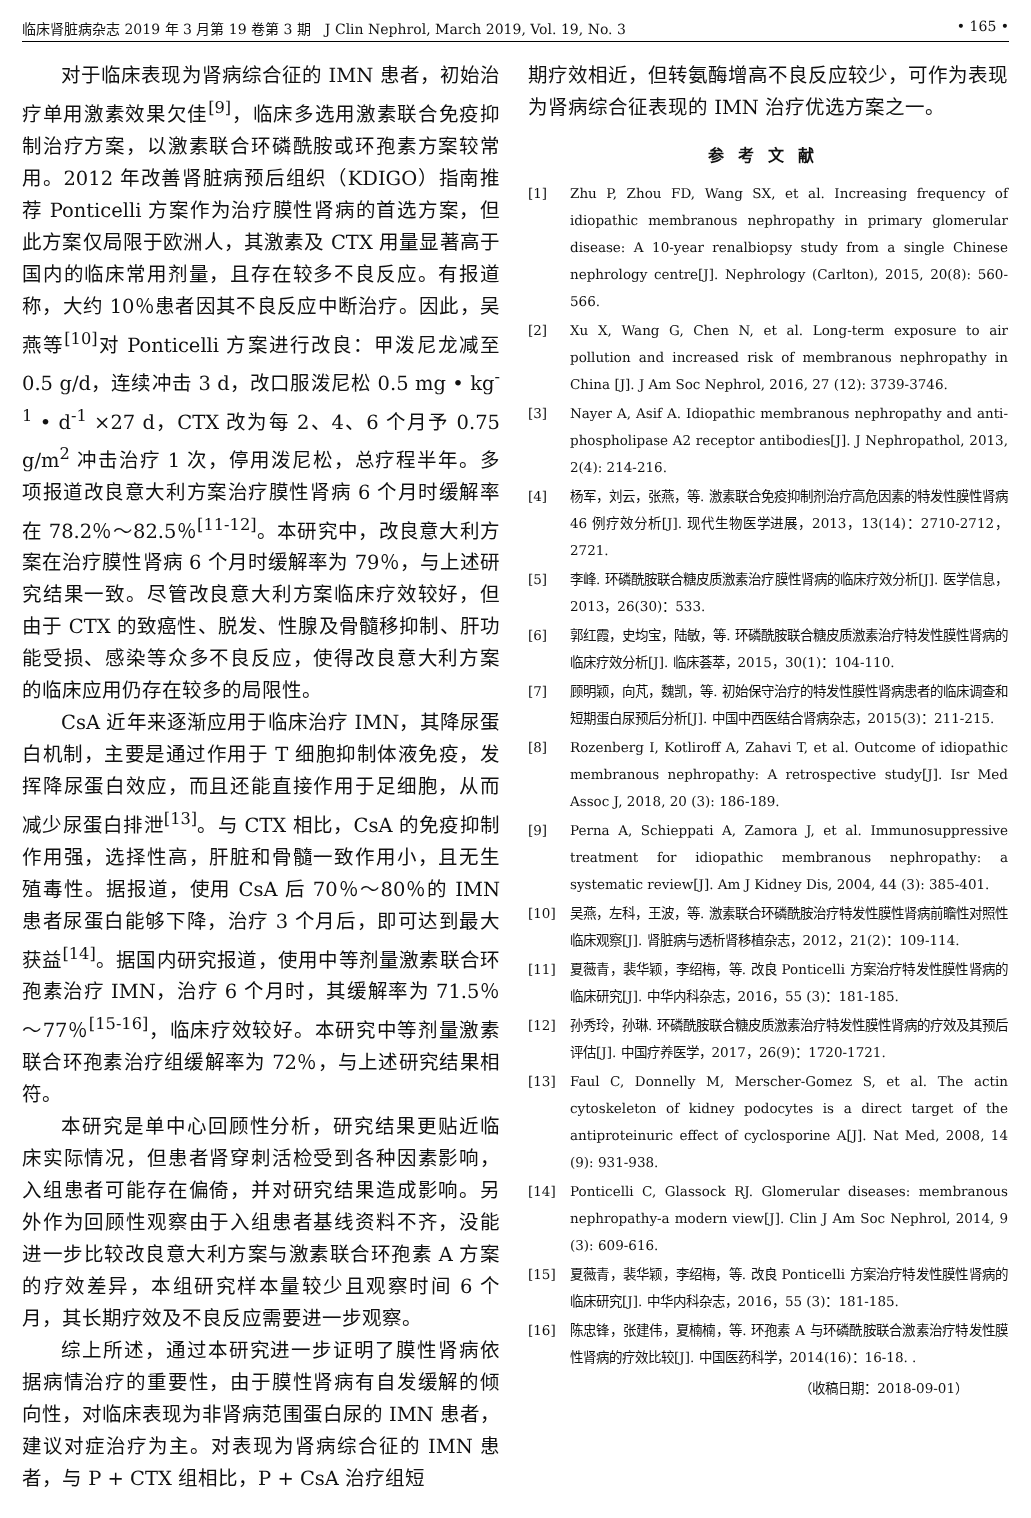临床肾脏病杂志 2019 年 3 月第 19 卷第 3 期　J Clin Nephrol, March 2019, Vol. 19, No. 3 • 165 •
对于临床表现为肾病综合征的 IMN 患者，初始治疗单用激素效果欠佳<sup>[9]</sup>，临床多选用激素联合免疫抑制治疗方案，以激素联合环磷酰胺或环孢素方案较常用。2012 年改善肾脏病预后组织（KDIGO）指南推荐 Ponticelli 方案作为治疗膜性肾病的首选方案，但此方案仅局限于欧洲人，其激素及 CTX 用量显著高于国内的临床常用剂量，且存在较多不良反应。有报道称，大约 10％患者因其不良反应中断治疗。因此，吴燕等<sup>[10]</sup>对 Ponticelli 方案进行改良：甲泼尼龙减至 0.5 g/d，连续冲击 3 d，改口服泼尼松 0.5 mg • kg<sup>-1</sup> • d<sup>-1</sup> ×27 d，CTX 改为每 2、4、6 个月予 0.75 g/m<sup>2</sup> 冲击治疗 1 次，停用泼尼松，总疗程半年。多项报道改良意大利方案治疗膜性肾病 6 个月时缓解率在 78.2％～82.5％<sup>[11-12]</sup>。本研究中，改良意大利方案在治疗膜性肾病 6 个月时缓解率为 79％，与上述研究结果一致。尽管改良意大利方案临床疗效较好，但由于 CTX 的致癌性、脱发、性腺及骨髓移抑制、肝功能受损、感染等众多不良反应，使得改良意大利方案的临床应用仍存在较多的局限性。
CsA 近年来逐渐应用于临床治疗 IMN，其降尿蛋白机制，主要是通过作用于 T 细胞抑制体液免疫，发挥降尿蛋白效应，而且还能直接作用于足细胞，从而减少尿蛋白排泄<sup>[13]</sup>。与 CTX 相比，CsA 的免疫抑制作用强，选择性高，肝脏和骨髓一致作用小，且无生殖毒性。据报道，使用 CsA 后 70％～80％的 IMN 患者尿蛋白能够下降，治疗 3 个月后，即可达到最大获益<sup>[14]</sup>。据国内研究报道，使用中等剂量激素联合环孢素治疗 IMN，治疗 6 个月时，其缓解率为 71.5％～77％<sup>[15-16]</sup>，临床疗效较好。本研究中等剂量激素联合环孢素治疗组缓解率为 72％，与上述研究结果相符。
本研究是单中心回顾性分析，研究结果更贴近临床实际情况，但患者肾穿刺活检受到各种因素影响，入组患者可能存在偏倚，并对研究结果造成影响。另外作为回顾性观察由于入组患者基线资料不齐，没能进一步比较改良意大利方案与激素联合环孢素 A 方案的疗效差异，本组研究样本量较少且观察时间 6 个月，其长期疗效及不良反应需要进一步观察。
综上所述，通过本研究进一步证明了膜性肾病依据病情治疗的重要性，由于膜性肾病有自发缓解的倾向性，对临床表现为非肾病范围蛋白尿的 IMN 患者，建议对症治疗为主。对表现为肾病综合征的 IMN 患者，与 P + CTX 组相比，P + CsA 治疗组短
期疗效相近，但转氨酶增高不良反应较少，可作为表现为肾病综合征表现的 IMN 治疗优选方案之一。
参考文献
[1] Zhu P, Zhou FD, Wang SX, et al. Increasing frequency of idiopathic membranous nephropathy in primary glomerular disease: A 10-year renalbiopsy study from a single Chinese nephrology centre[J]. Nephrology (Carlton), 2015, 20(8): 560-566.
[2] Xu X, Wang G, Chen N, et al. Long-term exposure to air pollution and increased risk of membranous nephropathy in China [J]. J Am Soc Nephrol, 2016, 27 (12): 3739-3746.
[3] Nayer A, Asif A. Idiopathic membranous nephropathy and anti-phospholipase A2 receptor antibodies[J]. J Nephropathol, 2013, 2(4): 214-216.
[4] 杨军，刘云，张燕，等. 激素联合免疫抑制剂治疗高危因素的特发性膜性肾病 46 例疗效分析[J]. 现代生物医学进展，2013，13(14)：2710-2712，2721.
[5] 李峰. 环磷酰胺联合糖皮质激素治疗膜性肾病的临床疗效分析[J]. 医学信息，2013，26(30)：533.
[6] 郭红霞，史均宝，陆敏，等. 环磷酰胺联合糖皮质激素治疗特发性膜性肾病的临床疗效分析[J]. 临床荟萃，2015，30(1)：104-110.
[7] 顾明颖，向芃，魏凯，等. 初始保守治疗的特发性膜性肾病患者的临床调查和短期蛋白尿预后分析[J]. 中国中西医结合肾病杂志，2015(3)：211-215.
[8] Rozenberg I, Kotliroff A, Zahavi T, et al. Outcome of idiopathic membranous nephropathy: A retrospective study[J]. Isr Med Assoc J, 2018, 20 (3): 186-189.
[9] Perna A, Schieppati A, Zamora J, et al. Immunosuppressive treatment for idiopathic membranous nephropathy: a systematic review[J]. Am J Kidney Dis, 2004, 44 (3): 385-401.
[10] 吴燕，左科，王波，等. 激素联合环磷酰胺治疗特发性膜性肾病前瞻性对照性临床观察[J]. 肾脏病与透析肾移植杂志，2012，21(2)：109-114.
[11] 夏薇青，裴华颖，李绍梅，等. 改良 Ponticelli 方案治疗特发性膜性肾病的临床研究[J]. 中华内科杂志，2016，55 (3)：181-185.
[12] 孙秀玲，孙琳. 环磷酰胺联合糖皮质激素治疗特发性膜性肾病的疗效及其预后评估[J]. 中国疗养医学，2017，26(9)：1720-1721.
[13] Faul C, Donnelly M, Merscher-Gomez S, et al. The actin cytoskeleton of kidney podocytes is a direct target of the antiproteinuric effect of cyclosporine A[J]. Nat Med, 2008, 14 (9): 931-938.
[14] Ponticelli C, Glassock RJ. Glomerular diseases: membranous nephropathy-a modern view[J]. Clin J Am Soc Nephrol, 2014, 9 (3): 609-616.
[15] 夏薇青，裴华颖，李绍梅，等. 改良 Ponticelli 方案治疗特发性膜性肾病的临床研究[J]. 中华内科杂志，2016，55 (3)：181-185.
[16] 陈忠锋，张建伟，夏楠楠，等. 环孢素 A 与环磷酰胺联合激素治疗特发性膜性肾病的疗效比较[J]. 中国医药科学，2014(16)：16-18. .
（收稿日期：2018-09-01）